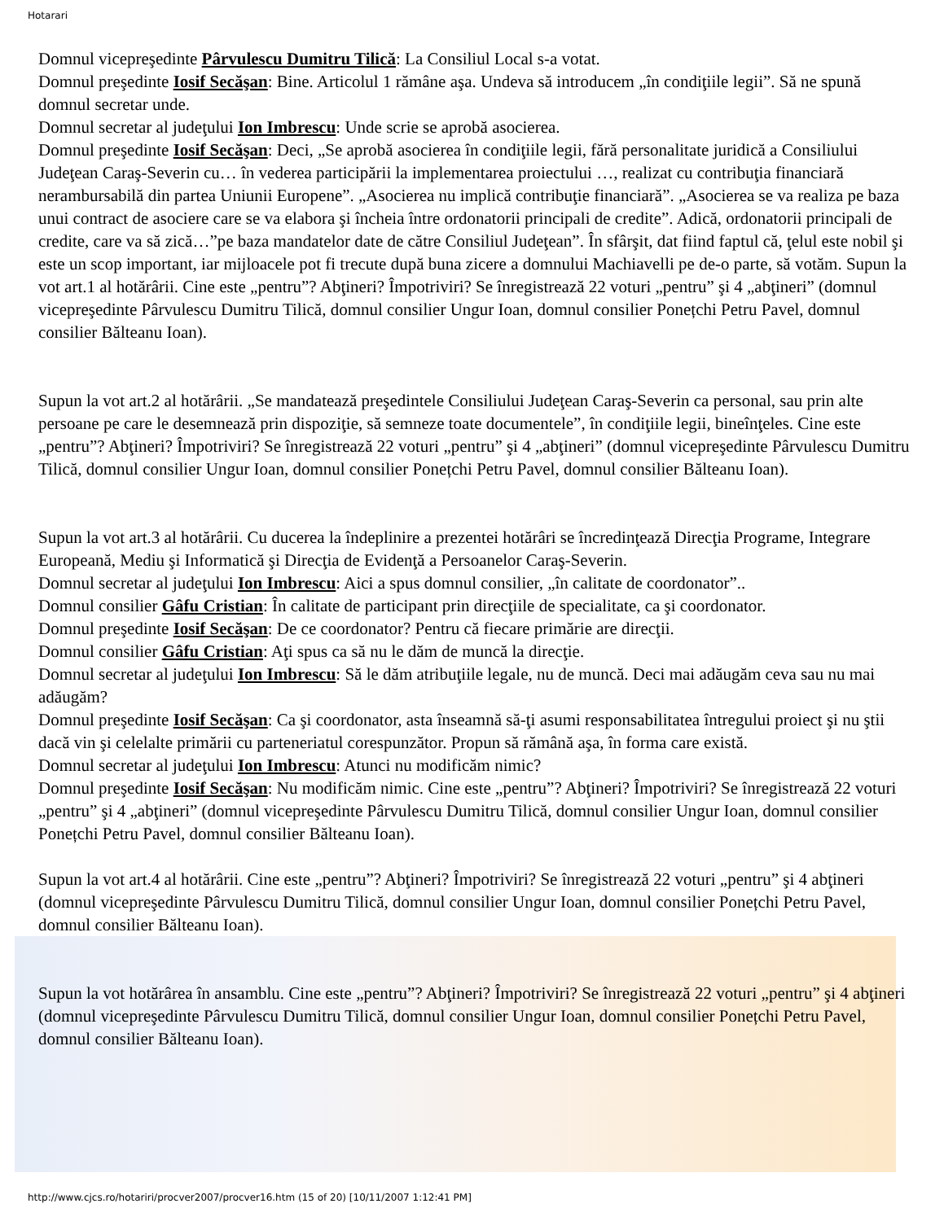Hotarari
Domnul vicepreşedinte Pârvulescu Dumitru Tilică: La Consiliul Local s-a votat.
Domnul preşedinte Iosif Secăşan: Bine. Articolul 1 rămâne aşa. Undeva să introducem „în condiţiile legii”. Să ne spună domnul secretar unde.
Domnul secretar al judeţului Ion Imbrescu: Unde scrie se aprobă asocierea.
Domnul preşedinte Iosif Secăşan: Deci, „Se aprobă asocierea în condiţiile legii, fără personalitate juridică a Consiliului Judeţean Caraş-Severin cu… în vederea participării la implementarea proiectului …, realizat cu contribuţia financiară nerambursabilă din partea Uniunii Europene”. „Asocierea nu implică contribuţie financiară”. „Asocierea se va realiza pe baza unui contract de asociere care se va elabora şi încheia între ordonatorii principali de credite”. Adică, ordonatorii principali de credite, care va să zică…”pe baza mandatelor date de către Consiliul Judeţean”. În sfârşit, dat fiind faptul că, ţelul este nobil şi este un scop important, iar mijloacele pot fi trecute după buna zicere a domnului Machiavelli pe de-o parte, să votăm. Supun la vot art.1 al hotărârii. Cine este „pentru”? Abţineri? Împotriviri? Se înregistrează 22 voturi „pentru” şi 4 „abţineri” (domnul vicepreşedinte Pârvulescu Dumitru Tilică, domnul consilier Ungur Ioan, domnul consilier Ponețchi Petru Pavel, domnul consilier Bălteanu Ioan).
Supun la vot art.2 al hotărârii. „Se mandatează preşedintele Consiliului Judeţean Caraş-Severin ca personal, sau prin alte persoane pe care le desemnează prin dispoziţie, să semneze toate documentele”, în condiţiile legii, bineînţeles. Cine este „pentru”? Abţineri? Împotriviri? Se înregistrează 22 voturi „pentru” şi 4 „abţineri” (domnul vicepreşedinte Pârvulescu Dumitru Tilică, domnul consilier Ungur Ioan, domnul consilier Ponețchi Petru Pavel, domnul consilier Bălteanu Ioan).
Supun la vot art.3 al hotărârii. Cu ducerea la îndeplinire a prezentei hotărâri se încredinţează Direcţia Programe, Integrare Europeană, Mediu şi Informatică şi Direcţia de Evidenţă a Persoanelor Caraş-Severin.
Domnul secretar al judeţului Ion Imbrescu: Aici a spus domnul consilier, „în calitate de coordonator”..
Domnul consilier Gâfu Cristian: În calitate de participant prin direcţiile de specialitate, ca şi coordonator.
Domnul preşedinte Iosif Secăşan: De ce coordonator? Pentru că fiecare primărie are direcţii.
Domnul consilier Gâfu Cristian: Aţi spus ca să nu le dăm de muncă la direcţie.
Domnul secretar al judeţului Ion Imbrescu: Să le dăm atribuţiile legale, nu de muncă. Deci mai adăugăm ceva sau nu mai adăugăm?
Domnul preşedinte Iosif Secăşan: Ca şi coordonator, asta înseamnă să-ţi asumi responsabilitatea întregului proiect şi nu ştii dacă vin şi celelalte primării cu parteneriatul corespunzător. Propun să rămână aşa, în forma care există.
Domnul secretar al judeţului Ion Imbrescu: Atunci nu modificăm nimic?
Domnul preşedinte Iosif Secăşan: Nu modificăm nimic. Cine este „pentru”? Abţineri? Împotriviri? Se înregistrează 22 voturi „pentru” şi 4 „abţineri” (domnul vicepreşedinte Pârvulescu Dumitru Tilică, domnul consilier Ungur Ioan, domnul consilier Ponețchi Petru Pavel, domnul consilier Bălteanu Ioan).
Supun la vot art.4 al hotărârii. Cine este „pentru”? Abţineri? Împotriviri? Se înregistrează 22 voturi „pentru” şi 4 abţineri (domnul vicepreşedinte Pârvulescu Dumitru Tilică, domnul consilier Ungur Ioan, domnul consilier Ponețchi Petru Pavel, domnul consilier Bălteanu Ioan).
Supun la vot hotărârea în ansamblu. Cine este „pentru”? Abţineri? Împotriviri? Se înregistrează 22 voturi „pentru” şi 4 abţineri (domnul vicepreşedinte Pârvulescu Dumitru Tilică, domnul consilier Ungur Ioan, domnul consilier Ponețchi Petru Pavel, domnul consilier Bălteanu Ioan).
http://www.cjcs.ro/hotariri/procver2007/procver16.htm (15 of 20) [10/11/2007 1:12:41 PM]